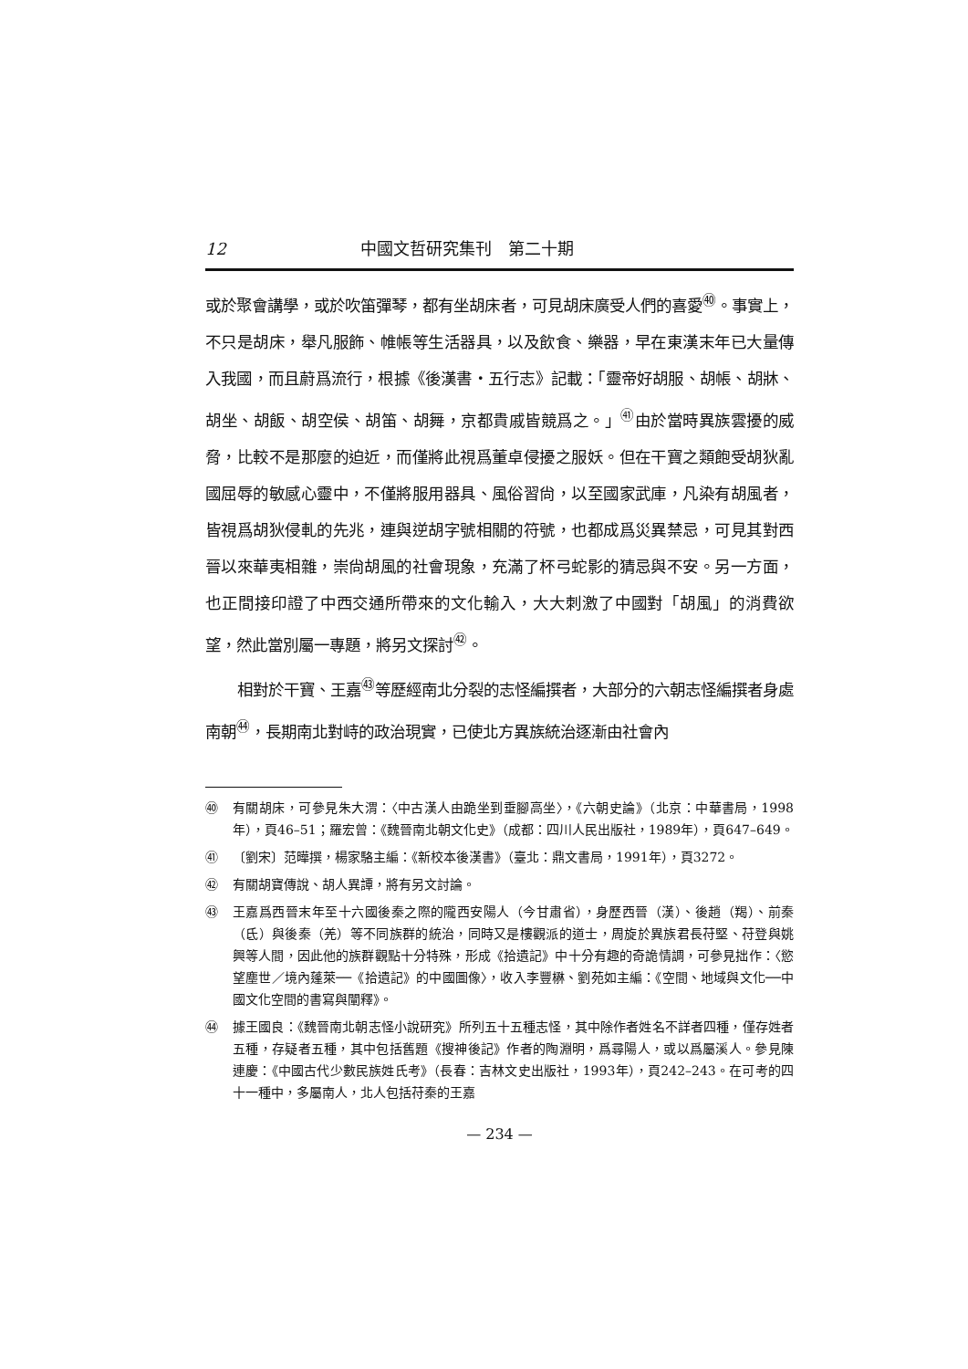12 中國文哲研究集刊　第二十期
或於聚會講學，或於吹笛彈琴，都有坐胡床者，可見胡床廣受人們的喜愛<sup>㊵</sup>。事實上，不只是胡床，舉凡服飾、帷帳等生活器具，以及飲食、樂器，早在東漢末年已大量傳入我國，而且蔚爲流行，根據《後漢書・五行志》記載：「靈帝好胡服、胡帳、胡牀、胡坐、胡飯、胡空侯、胡笛、胡舞，京都貴戚皆競爲之。」<sup>㊶</sup>由於當時異族雲擾的威脅，比較不是那麼的迫近，而僅將此視爲董卓侵擾之服妖。但在干寶之類飽受胡狄亂國屈辱的敏感心靈中，不僅將服用器具、風俗習尙，以至國家武庫，凡染有胡風者，皆視爲胡狄侵軋的先兆，連與逆胡字號相關的符號，也都成爲災異禁忌，可見其對西晉以來華夷相雜，崇尙胡風的社會現象，充滿了杯弓蛇影的猜忌與不安。另一方面，也正間接印證了中西交通所帶來的文化輸入，大大刺激了中國對「胡風」的消費欲望，然此當別屬一專題，將另文探討<sup>㊷</sup>。
相對於干寶、王嘉<sup>㊸</sup>等歷經南北分裂的志怪編撰者，大部分的六朝志怪編撰者身處南朝<sup>㊹</sup>，長期南北對峙的政治現實，已使北方異族統治逐漸由社會內
㊵ 有關胡床，可參見朱大渭：〈中古漢人由跪坐到垂腳高坐〉，《六朝史論》（北京：中華書局，1998年），頁46–51；羅宏曾：《魏晉南北朝文化史》（成都：四川人民出版社，1989年），頁647–649。
㊶ 〔劉宋〕范曄撰，楊家駱主編：《新校本後漢書》（臺北：鼎文書局，1991年），頁3272。
㊷ 有關胡寶傳說、胡人異譚，將有另文討論。
㊸ 王嘉爲西晉末年至十六國後秦之際的隴西安陽人（今甘肅省），身歷西晉（漢）、後趙（羯）、前秦（氐）與後秦（羌）等不同族群的統治，同時又是樓觀派的道士，周旋於異族君長苻堅、苻登與姚興等人間，因此他的族群觀點十分特殊，形成《拾遺記》中十分有趣的奇詭情調，可參見拙作：〈慾望塵世／境內蓬萊──《拾遺記》的中國圖像〉，收入李豐楙、劉苑如主編：《空間、地域與文化──中國文化空間的書寫與闡釋》。
㊹ 據王國良：《魏晉南北朝志怪小說研究》所列五十五種志怪，其中除作者姓名不詳者四種，僅存姓者五種，存疑者五種，其中包括舊題《搜神後記》作者的陶淵明，爲尋陽人，或以爲屬溪人。參見陳連慶：《中國古代少數民族姓氏考》（長春：吉林文史出版社，1993年），頁242–243。在可考的四十一種中，多屬南人，北人包括苻秦的王嘉
— 234 —